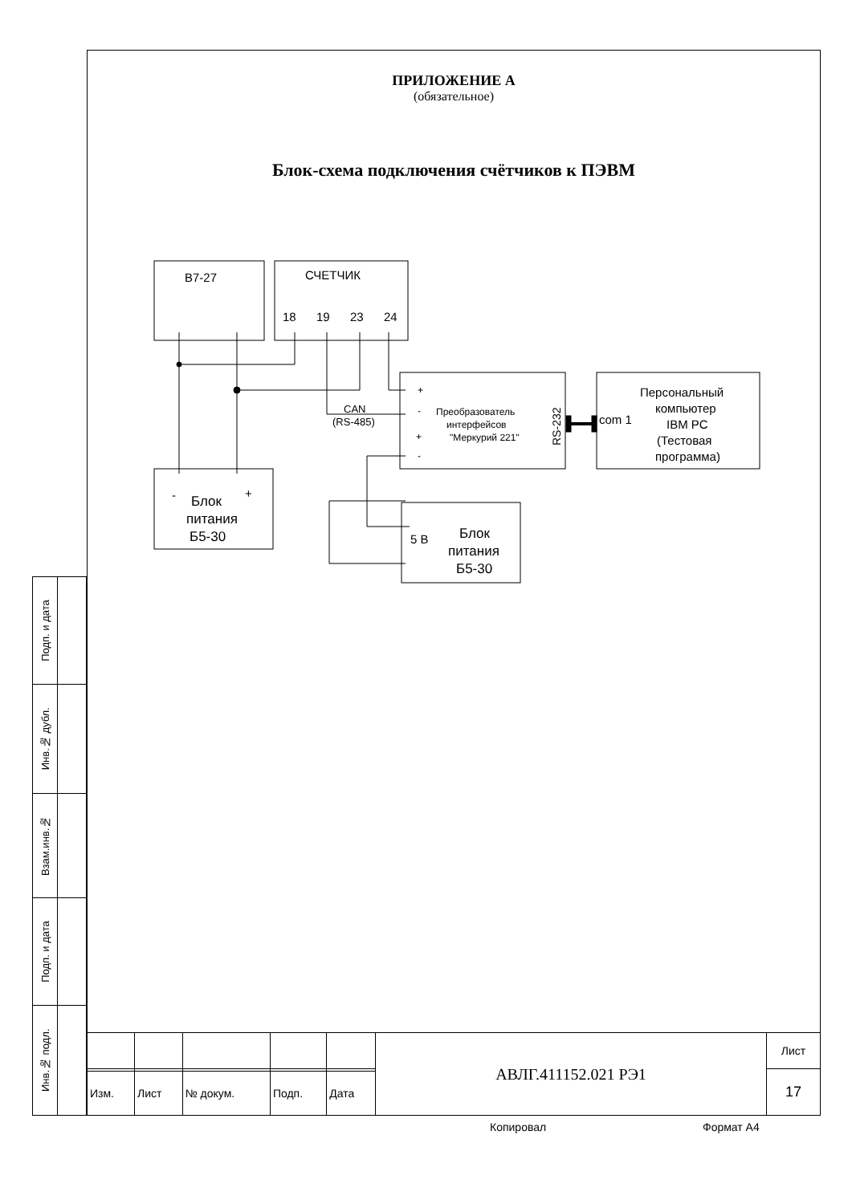ПРИЛОЖЕНИЕ А
(обязательное)
Блок-схема подключения счётчиков к ПЭВМ
В7-27
СЧЕТЧИК
18
19
23
24
CAN
(RS-485)
+
-
+
-
Преобразователь
интерфейсов
"Меркурий 221"
RS-232
com 1
Персональный
компьютер
IBM PC
(Тестовая
программа)
Блок
питания
Б5-30
-
+
Блок
питания
Б5-30
5 В
| Подп. и дата | |
| Инв.№ дубл. | |
| Взам.инв.№ | |
| Подп. и дата | |
| Инв.№ подл. | |
| | | | | | АВЛГ.411152.021 РЭ1 | Лист |
| | | | | | | 17 |
| Изм. | Лист | № докум. | Подп. | Дата | | |
Копировал Формат А4